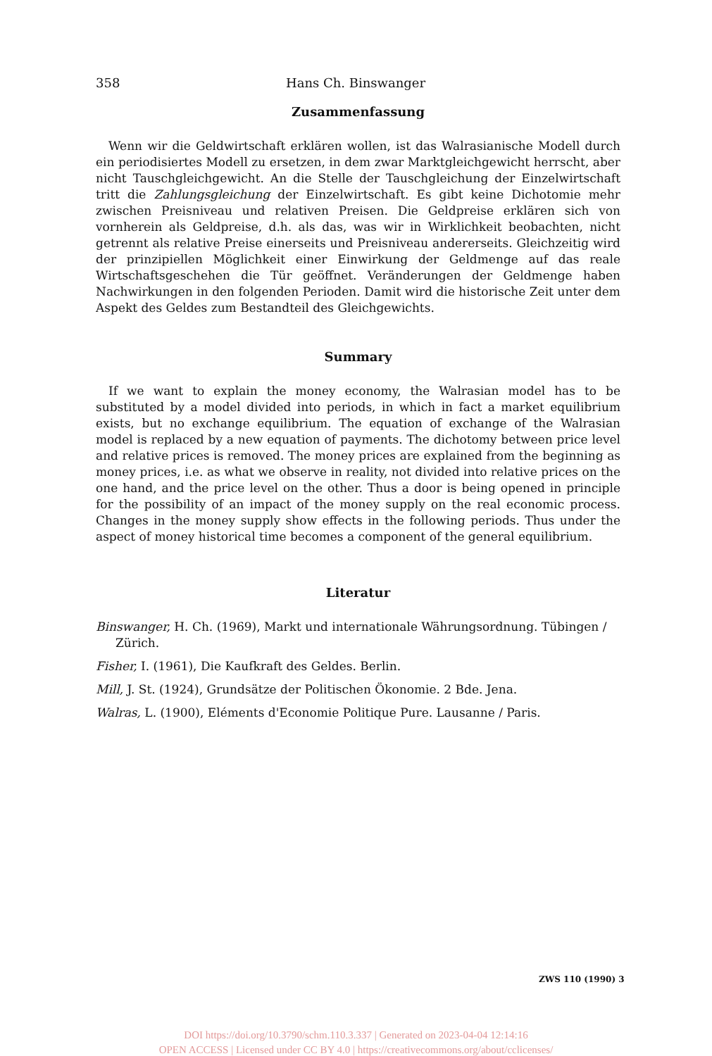358 Hans Ch. Binswanger
Zusammenfassung
Wenn wir die Geldwirtschaft erklären wollen, ist das Walrasianische Modell durch ein periodisiertes Modell zu ersetzen, in dem zwar Marktgleichgewicht herrscht, aber nicht Tauschgleichgewicht. An die Stelle der Tauschgleichung der Einzelwirtschaft tritt die Zahlungsgleichung der Einzelwirtschaft. Es gibt keine Dichotomie mehr zwischen Preisniveau und relativen Preisen. Die Geldpreise erklären sich von vornherein als Geldpreise, d.h. als das, was wir in Wirklichkeit beobachten, nicht getrennt als relative Preise einerseits und Preisniveau andererseits. Gleichzeitig wird der prinzipiellen Möglichkeit einer Einwirkung der Geldmenge auf das reale Wirtschaftsgeschehen die Tür geöffnet. Veränderungen der Geldmenge haben Nachwirkungen in den folgenden Perioden. Damit wird die historische Zeit unter dem Aspekt des Geldes zum Bestandteil des Gleichgewichts.
Summary
If we want to explain the money economy, the Walrasian model has to be substituted by a model divided into periods, in which in fact a market equilibrium exists, but no exchange equilibrium. The equation of exchange of the Walrasian model is replaced by a new equation of payments. The dichotomy between price level and relative prices is removed. The money prices are explained from the beginning as money prices, i.e. as what we observe in reality, not divided into relative prices on the one hand, and the price level on the other. Thus a door is being opened in principle for the possibility of an impact of the money supply on the real economic process. Changes in the money supply show effects in the following periods. Thus under the aspect of money historical time becomes a component of the general equilibrium.
Literatur
Binswanger, H. Ch. (1969), Markt und internationale Währungsordnung. Tübingen / Zürich.
Fisher, I. (1961), Die Kaufkraft des Geldes. Berlin.
Mill, J. St. (1924), Grundsätze der Politischen Ökonomie. 2 Bde. Jena.
Walras, L. (1900), Eléments d'Economie Politique Pure. Lausanne / Paris.
ZWS 110 (1990) 3
DOI https://doi.org/10.3790/schm.110.3.337 | Generated on 2023-04-04 12:14:16
OPEN ACCESS | Licensed under CC BY 4.0 | https://creativecommons.org/about/cclicenses/